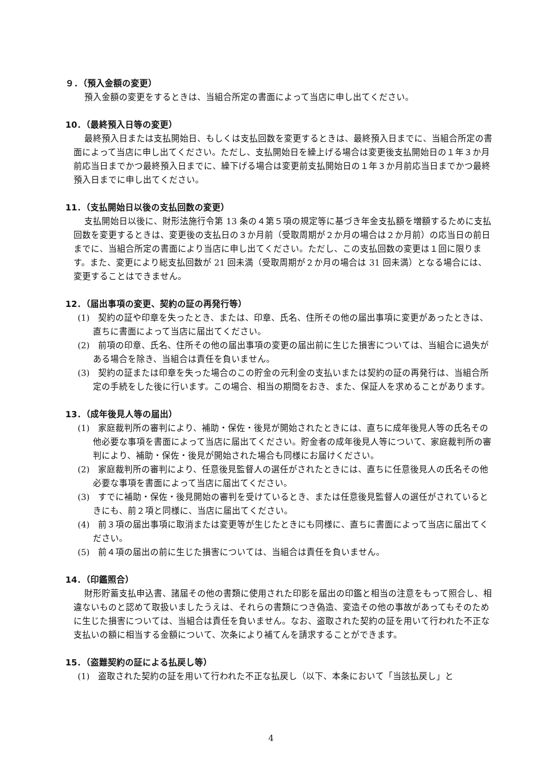９．（預入金額の変更）
預入金額の変更をするときは、当組合所定の書面によって当店に申し出てください。
10．（最終預入日等の変更）
最終預入日または支払開始日、もしくは支払回数を変更するときは、最終預入日までに、当組合所定の書面によって当店に申し出てください。ただし、支払開始日を繰上げる場合は変更後支払開始日の１年３か月前応当日までかつ最終預入日までに、繰下げる場合は変更前支払開始日の１年３か月前応当日までかつ最終預入日までに申し出てください。
11．（支払開始日以後の支払回数の変更）
支払開始日以後に、財形法施行令第 13 条の４第５項の規定等に基づき年金支払額を増額するために支払回数を変更するときは、変更後の支払日の３か月前（受取周期が２か月の場合は２か月前）の応当日の前日までに、当組合所定の書面により当店に申し出てください。ただし、この支払回数の変更は１回に限ります。また、変更により総支払回数が 21 回未満（受取周期が２か月の場合は 31 回未満）となる場合には、変更することはできません。
12．（届出事項の変更、契約の証の再発行等）
(1)　契約の証や印章を失ったとき、または、印章、氏名、住所その他の届出事項に変更があったときは、直ちに書面によって当店に届出てください。
(2)　前項の印章、氏名、住所その他の届出事項の変更の届出前に生じた損害については、当組合に過失がある場合を除き、当組合は責任を負いません。
(3)　契約の証または印章を失った場合のこの貯金の元利金の支払いまたは契約の証の再発行は、当組合所定の手続をした後に行います。この場合、相当の期間をおき、また、保証人を求めることがあります。
13．（成年後見人等の届出）
(1)　家庭裁判所の審判により、補助・保佐・後見が開始されたときには、直ちに成年後見人等の氏名その他必要な事項を書面によって当店に届出てください。貯金者の成年後見人等について、家庭裁判所の審判により、補助・保佐・後見が開始された場合も同様にお届けください。
(2)　家庭裁判所の審判により、任意後見監督人の選任がされたときには、直ちに任意後見人の氏名その他必要な事項を書面によって当店に届出てください。
(3)　すでに補助・保佐・後見開始の審判を受けているとき、または任意後見監督人の選任がされているときにも、前２項と同様に、当店に届出てください。
(4)　前３項の届出事項に取消または変更等が生じたときにも同様に、直ちに書面によって当店に届出てください。
(5)　前４項の届出の前に生じた損害については、当組合は責任を負いません。
14．（印鑑照合）
財形貯蓄支払申込書、諸届その他の書類に使用された印影を届出の印鑑と相当の注意をもって照合し、相違ないものと認めて取扱いましたうえは、それらの書類につき偽造、変造その他の事故があってもそのために生じた損害については、当組合は責任を負いません。なお、盗取された契約の証を用いて行われた不正な支払いの額に相当する金額について、次条により補てんを請求することができます。
15．（盗難契約の証による払戻し等）
(1)　盗取された契約の証を用いて行われた不正な払戻し（以下、本条において「当該払戻し」と
4